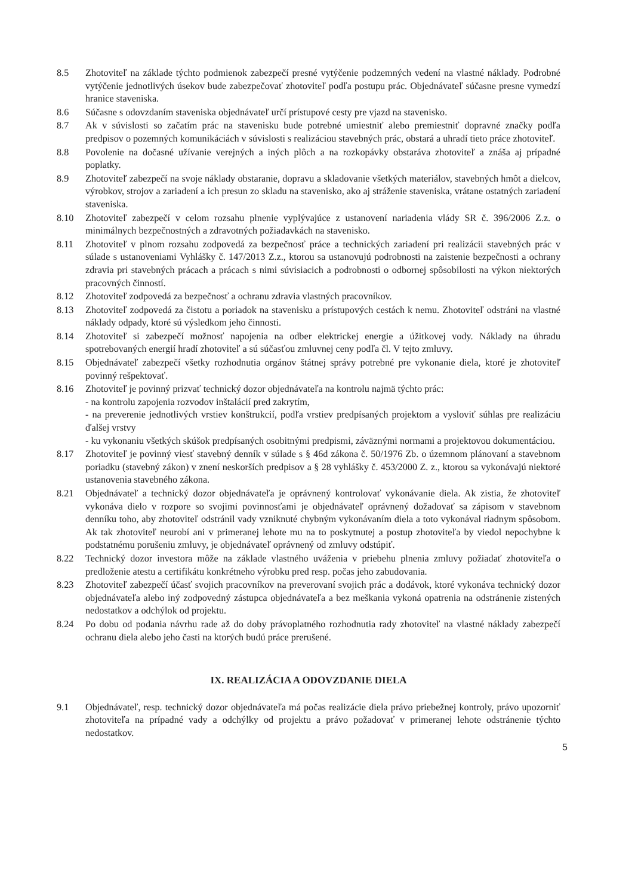8.5 Zhotoviteľ na základe týchto podmienok zabezpečí presné vytýčenie podzemných vedení na vlastné náklady. Podrobné vytýčenie jednotlivých úsekov bude zabezpečovať zhotoviteľ podľa postupu prác. Objednávateľ súčasne presne vymedzí hranice staveniska.
8.6 Súčasne s odovzdaním staveniska objednávateľ určí prístupové cesty pre vjazd na stavenisko.
8.7 Ak v súvislosti so začatím prác na stavenisku bude potrebné umiestniť alebo premiestniť dopravné značky podľa predpisov o pozemných komunikáciách v súvislosti s realizáciou stavebných prác, obstará a uhradí tieto práce zhotoviteľ.
8.8 Povolenie na dočasné užívanie verejných a iných plôch a na rozkopávky obstaráva zhotoviteľ a znáša aj prípadné poplatky.
8.9 Zhotoviteľ zabezpečí na svoje náklady obstaranie, dopravu a skladovanie všetkých materiálov, stavebných hmôt a dielcov, výrobkov, strojov a zariadení a ich presun zo skladu na stavenisko, ako aj stráženie staveniska, vrátane ostatných zariadení staveniska.
8.10 Zhotoviteľ zabezpečí v celom rozsahu plnenie vyplývajúce z ustanovení nariadenia vlády SR č. 396/2006 Z.z. o minimálnych bezpečnostných a zdravotných požiadavkách na stavenisko.
8.11 Zhotoviteľ v plnom rozsahu zodpovedá za bezpečnosť práce a technických zariadení pri realizácii stavebných prác v súlade s ustanoveniami Vyhlášky č. 147/2013 Z.z., ktorou sa ustanovujú podrobnosti na zaistenie bezpečnosti a ochrany zdravia pri stavebných prácach a prácach s nimi súvisiacich a podrobnosti o odbornej spôsobilosti na výkon niektorých pracovných činností.
8.12 Zhotoviteľ zodpovedá za bezpečnosť a ochranu zdravia vlastných pracovníkov.
8.13 Zhotoviteľ zodpovedá za čistotu a poriadok na stavenisku a prístupových cestách k nemu. Zhotoviteľ odstráni na vlastné náklady odpady, ktoré sú výsledkom jeho činnosti.
8.14 Zhotoviteľ si zabezpečí možnosť napojenia na odber elektrickej energie a úžitkovej vody. Náklady na úhradu spotrebovaných energií hradí zhotoviteľ a sú súčasťou zmluvnej ceny podľa čl. V tejto zmluvy.
8.15 Objednávateľ zabezpečí všetky rozhodnutia orgánov štátnej správy potrebné pre vykonanie diela, ktoré je zhotoviteľ povinný rešpektovať.
8.16 Zhotoviteľ je povinný prizvať technický dozor objednávateľa na kontrolu najmä týchto prác:
- na kontrolu zapojenia rozvodov inštalácií pred zakrytím,
- na preverenie jednotlivých vrstiev konštrukcií, podľa vrstiev predpísaných projektom a vysloviť súhlas pre realizáciu ďalšej vrstvy
- ku vykonaniu všetkých skúšok predpísaných osobitnými predpismi, záväznými normami a projektovou dokumentáciou.
8.17 Zhotoviteľ je povinný viesť stavebný denník v súlade s § 46d zákona č. 50/1976 Zb. o územnom plánovaní a stavebnom poriadku (stavebný zákon) v znení neskorších predpisov a § 28 vyhlášky č. 453/2000 Z. z., ktorou sa vykonávajú niektoré ustanovenia stavebného zákona.
8.21 Objednávateľ a technický dozor objednávateľa je oprávnený kontrolovať vykonávanie diela. Ak zistia, že zhotoviteľ vykonáva dielo v rozpore so svojimi povinnosťami je objednávateľ oprávnený dožadovať sa zápisom v stavebnom denníku toho, aby zhotoviteľ odstránil vady vzniknuté chybným vykonávaním diela a toto vykonával riadnym spôsobom. Ak tak zhotoviteľ neurobí ani v primeranej lehote mu na to poskytnutej a postup zhotoviteľa by viedol nepochybne k podstatnému porušeniu zmluvy, je objednávateľ oprávnený od zmluvy odstúpiť.
8.22 Technický dozor investora môže na základe vlastného uváženia v priebehu plnenia zmluvy požiadať zhotoviteľa o predloženie atestu a certifikátu konkrétneho výrobku pred resp. počas jeho zabudovania.
8.23 Zhotoviteľ zabezpečí účasť svojich pracovníkov na preverovaní svojich prác a dodávok, ktoré vykonáva technický dozor objednávateľa alebo iný zodpovedný zástupca objednávateľa a bez meškania vykoná opatrenia na odstránenie zistených nedostatkov a odchýlok od projektu.
8.24 Po dobu od podania návrhu rade až do doby právoplatného rozhodnutia rady zhotoviteľ na vlastné náklady zabezpečí ochranu diela alebo jeho časti na ktorých budú práce prerušené.
IX. REALIZÁCIA A ODOVZDANIE DIELA
9.1 Objednávateľ, resp. technický dozor objednávateľa má počas realizácie diela právo priebežnej kontroly, právo upozorniť zhotoviteľa na prípadné vady a odchýlky od projektu a právo požadovať v primeranej lehote odstránenie týchto nedostatkov.
5